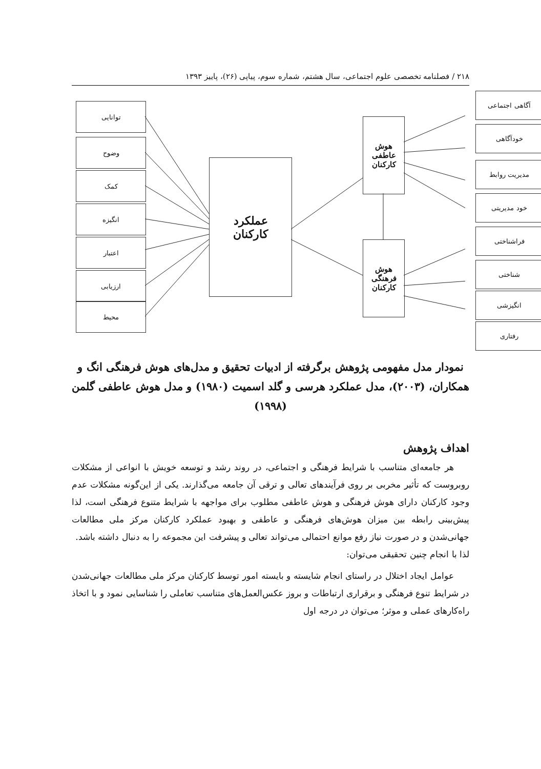۲۱۸ / فصلنامه تخصصی علوم اجتماعی، سال هشتم، شماره سوم، پیاپی (۲۶)، پاییز ۱۳۹۳
توانایی
وضوح
کمک
انگیزه
اعتبار
ارزیابی
محیط
عملکرد
کارکنان
هوش
عاطفی
کارکنان
هوش
فرهنگی
کارکنان
آگاهی اجتماعی
خودآگاهی
مدیریت روابط
خود مدیریتی
فراشناختی
شناختی
انگیزشی
رفتاری
نمودار مدل مفهومی پژوهش برگرفته از ادبیات تحقیق و مدل‌های هوش فرهنگی انگ و همکاران، (۲۰۰۳)، مدل عملکرد هرسی و گلد اسمیت (۱۹۸۰) و مدل هوش عاطفی گلمن (۱۹۹۸)
اهداف پژوهش
هر جامعه‌ای متناسب با شرایط فرهنگی و اجتماعی، در روند رشد و توسعه خویش با انواعی از مشکلات روبروست که تأثیر مخربی بر روی فرآیندهای تعالی و ترقی آن جامعه می‌گذارند. یکی از این‌گونه مشکلات عدم وجود کارکنان دارای هوش فرهنگی و هوش عاطفی مطلوب برای مواجهه با شرایط متنوع فرهنگی است، لذا پیش‌بینی رابطه بین میزان هوش‌های فرهنگی و عاطفی و بهبود عملکرد کارکنان مرکز ملی مطالعات جهانی‌شدن و در صورت نیاز رفع موانع احتمالی می‌تواند تعالی و پیشرفت این مجموعه را به دنبال داشته باشد.
لذا با انجام چنین تحقیقی می‌توان:
عوامل ایجاد اختلال در راستای انجام شایسته و بایسته امور توسط کارکنان مرکز ملی مطالعات جهانی‌شدن در شرایط تنوع فرهنگی و برقراری ارتباطات و بروز عکس‌العمل‌های متناسب تعاملی را شناسایی نمود و با اتخاذ راه‌کارهای عملی و موثر؛ می‌توان در درجه اول